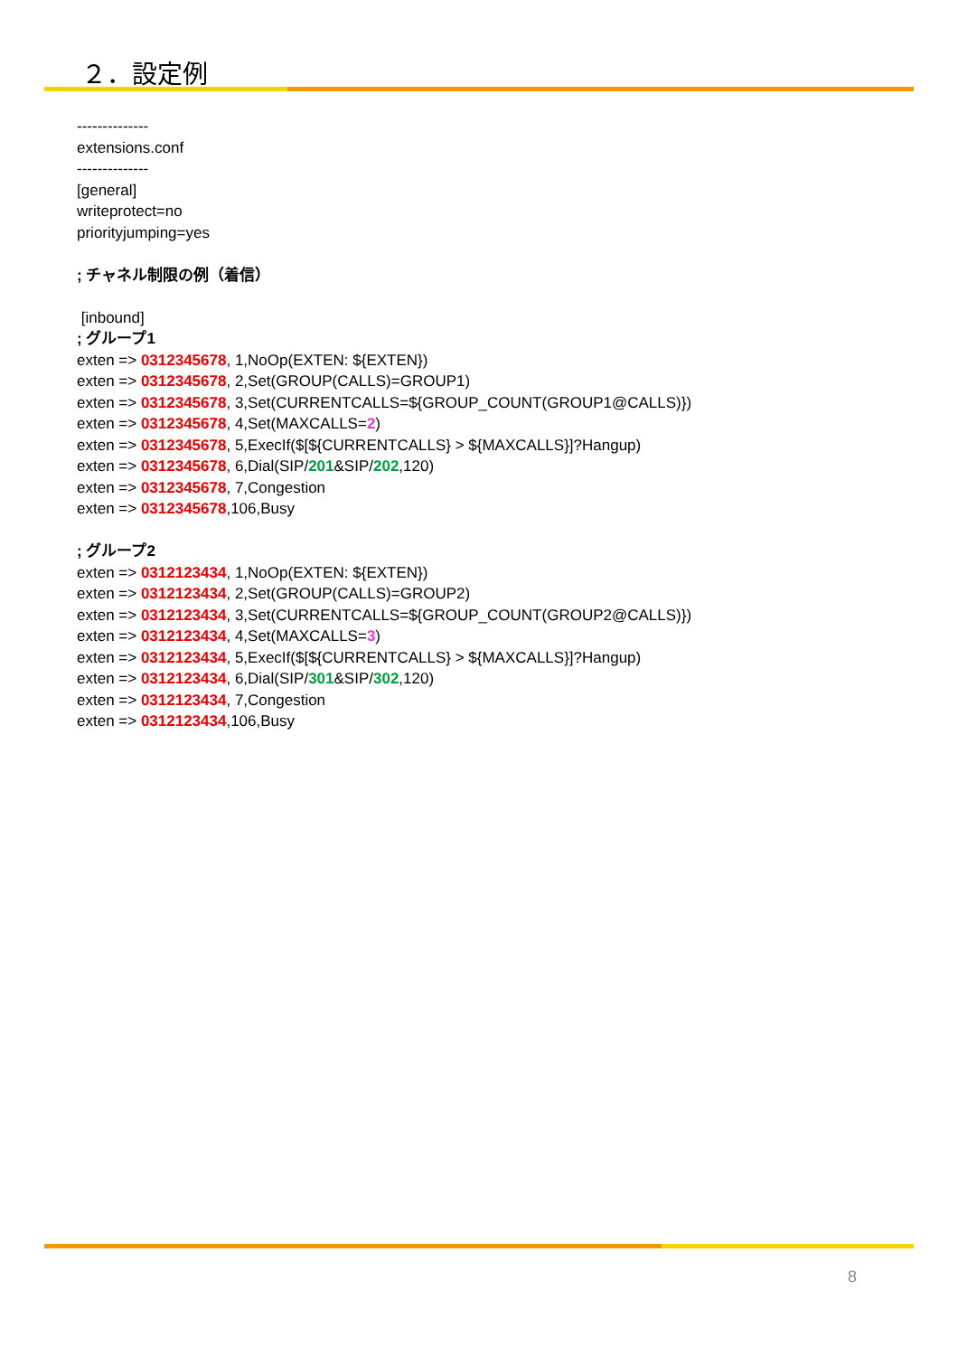２．設定例
--------------
extensions.conf
--------------
[general]
writeprotect=no
priorityjumping=yes
; チャネル制限の例（着信）
[inbound]
; グループ1
exten => 0312345678, 1,NoOp(EXTEN: ${EXTEN})
exten => 0312345678, 2,Set(GROUP(CALLS)=GROUP1)
exten => 0312345678, 3,Set(CURRENTCALLS=${GROUP_COUNT(GROUP1@CALLS)})
exten => 0312345678, 4,Set(MAXCALLS=2)
exten => 0312345678, 5,ExecIf($[${CURRENTCALLS} > ${MAXCALLS}]?Hangup)
exten => 0312345678, 6,Dial(SIP/201&SIP/202,120)
exten => 0312345678, 7,Congestion
exten => 0312345678,106,Busy
; グループ2
exten => 0312123434, 1,NoOp(EXTEN: ${EXTEN})
exten => 0312123434, 2,Set(GROUP(CALLS)=GROUP2)
exten => 0312123434, 3,Set(CURRENTCALLS=${GROUP_COUNT(GROUP2@CALLS)})
exten => 0312123434, 4,Set(MAXCALLS=3)
exten => 0312123434, 5,ExecIf($[${CURRENTCALLS} > ${MAXCALLS}]?Hangup)
exten => 0312123434, 6,Dial(SIP/301&SIP/302,120)
exten => 0312123434, 7,Congestion
exten => 0312123434,106,Busy
8